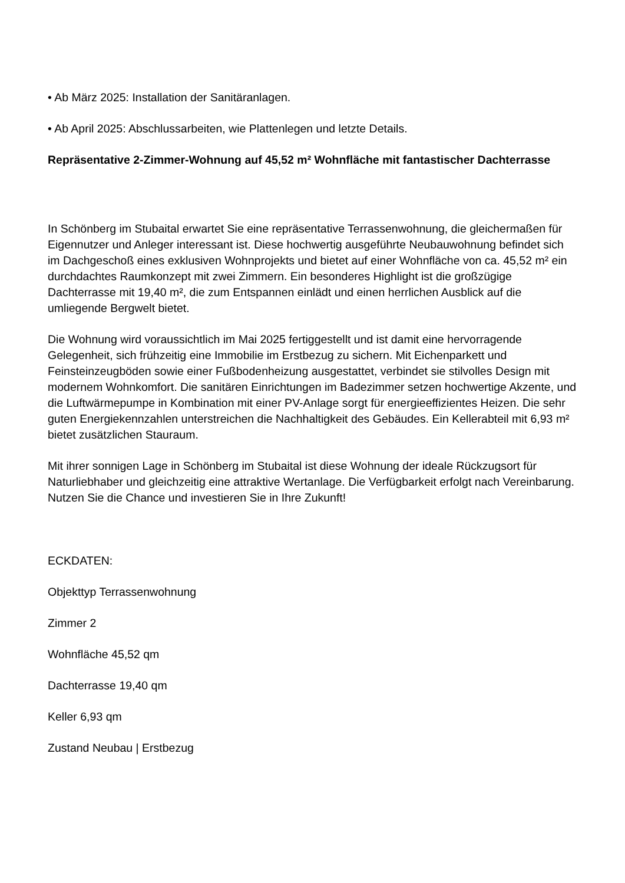• Ab März 2025: Installation der Sanitäranlagen.
• Ab April 2025: Abschlussarbeiten, wie Plattenlegen und letzte Details.
Repräsentative 2-Zimmer-Wohnung auf 45,52 m² Wohnfläche mit fantastischer Dachterrasse
In Schönberg im Stubaital erwartet Sie eine repräsentative Terrassenwohnung, die gleichermaßen für Eigennutzer und Anleger interessant ist. Diese hochwertig ausgeführte Neubauwohnung befindet sich im Dachgeschoß eines exklusiven Wohnprojekts und bietet auf einer Wohnfläche von ca. 45,52 m² ein durchdachtes Raumkonzept mit zwei Zimmern. Ein besonderes Highlight ist die großzügige Dachterrasse mit 19,40 m², die zum Entspannen einlädt und einen herrlichen Ausblick auf die umliegende Bergwelt bietet.
Die Wohnung wird voraussichtlich im Mai 2025 fertiggestellt und ist damit eine hervorragende Gelegenheit, sich frühzeitig eine Immobilie im Erstbezug zu sichern. Mit Eichenparkett und Feinsteinzeugböden sowie einer Fußbodenheizung ausgestattet, verbindet sie stilvolles Design mit modernem Wohnkomfort. Die sanitären Einrichtungen im Badezimmer setzen hochwertige Akzente, und die Luftwärmepumpe in Kombination mit einer PV-Anlage sorgt für energieeffizientes Heizen. Die sehr guten Energiekennzahlen unterstreichen die Nachhaltigkeit des Gebäudes. Ein Kellerabteil mit 6,93 m² bietet zusätzlichen Stauraum.
Mit ihrer sonnigen Lage in Schönberg im Stubaital ist diese Wohnung der ideale Rückzugsort für Naturliebhaber und gleichzeitig eine attraktive Wertanlage. Die Verfügbarkeit erfolgt nach Vereinbarung. Nutzen Sie die Chance und investieren Sie in Ihre Zukunft!
ECKDATEN:
Objekttyp Terrassenwohnung
Zimmer 2
Wohnfläche 45,52 qm
Dachterrasse 19,40 qm
Keller 6,93 qm
Zustand Neubau | Erstbezug